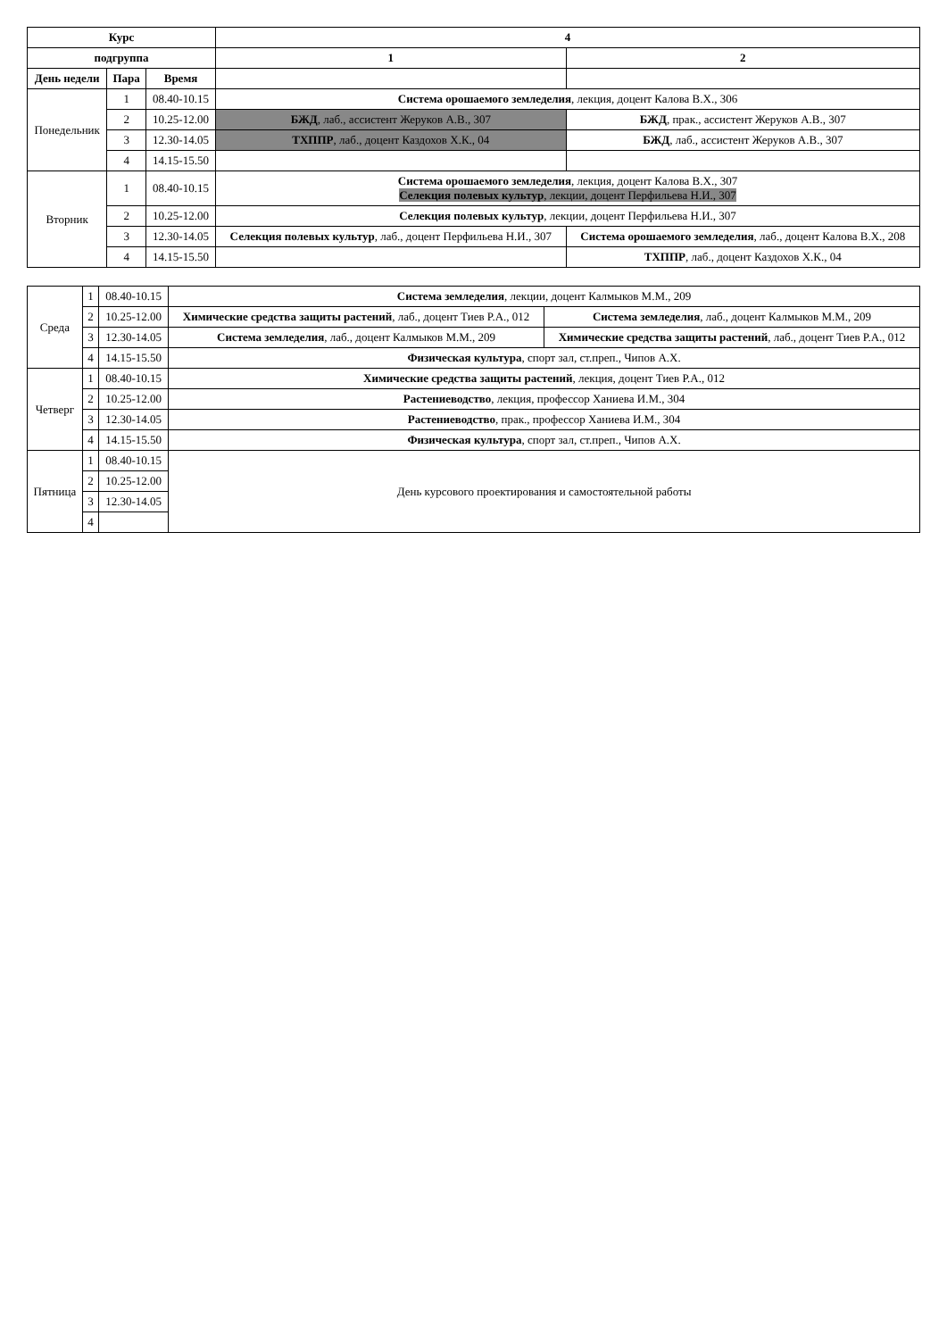| Курс | | | 4 | |
| --- | --- | --- | --- | --- |
| подгруппа | | | 1 | 2 |
| День недели | Пара | Время | | |
| Понедельник | 1 | 08.40-10.15 | Система орошаемого земледелия , лекция, доцент Калова В.Х., 306 | |
| | 2 | 10.25-12.00 | БЖД , лаб., ассистент Жеруков А.В., 307 | БЖД , прак., ассистент Жеруков А.В., 307 |
| | 3 | 12.30-14.05 | ТХППР , лаб., доцент Каздохов Х.К., 04 | БЖД , лаб., ассистент Жеруков А.В., 307 |
| | 4 | 14.15-15.50 | | |
| Вторник | 1 | 08.40-10.15 | Система орошаемого земледелия , лекция, доцент Калова В.Х., 307 Селекция полевых культур , лекции, доцент Перфильева Н.И., 307 | |
| | 2 | 10.25-12.00 | Селекция полевых культур , лекции, доцент Перфильева Н.И., 307 | |
| | 3 | 12.30-14.05 | Селекция полевых культур , лаб., доцент Перфильева Н.И., 307 | Система орошаемого земледелия , лаб., доцент Калова В.Х., 208 |
| | 4 | 14.15-15.50 | | ТХППР , лаб., доцент Каздохов Х.К., 04 |
| Среда | 1 | 08.40-10.15 | Система земледелия , лекции, доцент Калмыков М.М., 209 | |
| | 2 | 10.25-12.00 | Химические средства защиты растений , лаб., доцент Тиев Р.А., 012 | Система земледелия , лаб., доцент Калмыков М.М., 209 |
| | 3 | 12.30-14.05 | Система земледелия , лаб., доцент Калмыков М.М., 209 | Химические средства защиты растений , лаб., доцент Тиев Р.А., 012 |
| | 4 | 14.15-15.50 | Физическая культура , спорт зал, ст.преп., Чипов А.Х. | |
| Четверг | 1 | 08.40-10.15 | Химические средства защиты растений , лекция, доцент Тиев Р.А., 012 | |
| | 2 | 10.25-12.00 | Растениеводство , лекция, профессор Ханиева И.М., 304 | |
| | 3 | 12.30-14.05 | Растениеводство , прак., профессор Ханиева И.М., 304 | |
| | 4 | 14.15-15.50 | Физическая культура , спорт зал, ст.преп., Чипов А.Х. | |
| Пятница | 1 | 08.40-10.15 | День курсового проектирования и самостоятельной работы | |
| | 2 | 10.25-12.00 | | |
| | 3 | 12.30-14.05 | | |
| | 4 | | | |